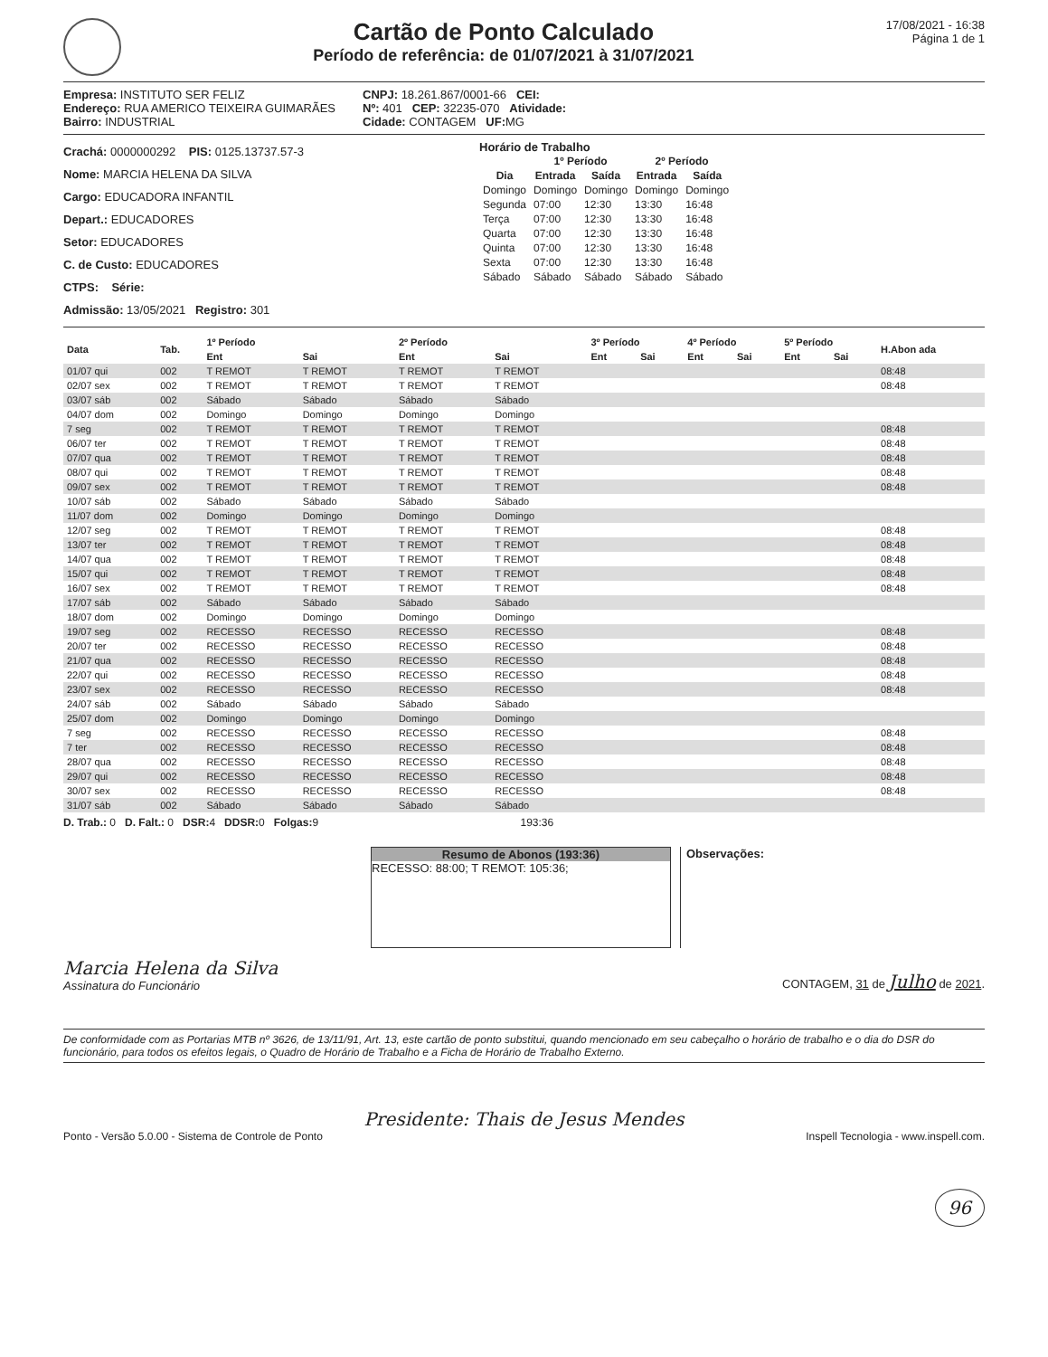Cartão de Ponto Calculado
Período de referência: de 01/07/2021 à 31/07/2021
17/08/2021 - 16:38
Página 1 de 1
Empresa: INSTITUTO SER FELIZ
Endereço: RUA AMERICO TEIXEIRA GUIMARÃES
Bairro: INDUSTRIAL
CNPJ: 18.261.867/0001-66 CEI:
Nº: 401 CEP: 32235-070 Atividade:
Cidade: CONTAGEM UF: MG
Crachá: 0000000292 PIS: 0125.13737.57-3
Nome: MARCIA HELENA DA SILVA
Cargo: EDUCADORA INFANTIL
Depart.: EDUCADORES
Setor: EDUCADORES
C. de Custo: EDUCADORES
CTPS: Série:
Admissão: 13/05/2021 Registro: 301
Horário de Trabalho
| | 1º Período | | 2º Período | |
| --- | --- | --- | --- | --- |
| Dia | Entrada | Saída | Entrada | Saída |
| Domingo | Domingo | Domingo | Domingo | Domingo |
| Segunda | 07:00 | 12:30 | 13:30 | 16:48 |
| Terça | 07:00 | 12:30 | 13:30 | 16:48 |
| Quarta | 07:00 | 12:30 | 13:30 | 16:48 |
| Quinta | 07:00 | 12:30 | 13:30 | 16:48 |
| Sexta | 07:00 | 12:30 | 13:30 | 16:48 |
| Sábado | Sábado | Sábado | Sábado | Sábado |
| Data | Tab. | 1º Período | | 2º Período | | 3º Período | | 4º Período | | 5º Período | | H.Abon ada |
| --- | --- | --- | --- | --- | --- | --- | --- | --- | --- | --- | --- | --- |
| | | Ent | Sai | Ent | Sai | Ent | Sai | Ent | Sai | Ent | Sai | |
| 01/07 qui | 002 | T REMOT | T REMOT | T REMOT | T REMOT | | | | | | | 08:48 |
| 02/07 sex | 002 | T REMOT | T REMOT | T REMOT | T REMOT | | | | | | | 08:48 |
| 03/07 sáb | 002 | Sábado | Sábado | Sábado | Sábado | | | | | | | |
| 04/07 dom | 002 | Domingo | Domingo | Domingo | Domingo | | | | | | | |
| 7 seg | 002 | T REMOT | T REMOT | T REMOT | T REMOT | | | | | | | 08:48 |
| 06/07 ter | 002 | T REMOT | T REMOT | T REMOT | T REMOT | | | | | | | 08:48 |
| 07/07 qua | 002 | T REMOT | T REMOT | T REMOT | T REMOT | | | | | | | 08:48 |
| 08/07 qui | 002 | T REMOT | T REMOT | T REMOT | T REMOT | | | | | | | 08:48 |
| 09/07 sex | 002 | T REMOT | T REMOT | T REMOT | T REMOT | | | | | | | 08:48 |
| 10/07 sáb | 002 | Sábado | Sábado | Sábado | Sábado | | | | | | | |
| 11/07 dom | 002 | Domingo | Domingo | Domingo | Domingo | | | | | | | |
| 12/07 seg | 002 | T REMOT | T REMOT | T REMOT | T REMOT | | | | | | | 08:48 |
| 13/07 ter | 002 | T REMOT | T REMOT | T REMOT | T REMOT | | | | | | | 08:48 |
| 14/07 qua | 002 | T REMOT | T REMOT | T REMOT | T REMOT | | | | | | | 08:48 |
| 15/07 qui | 002 | T REMOT | T REMOT | T REMOT | T REMOT | | | | | | | 08:48 |
| 16/07 sex | 002 | T REMOT | T REMOT | T REMOT | T REMOT | | | | | | | 08:48 |
| 17/07 sáb | 002 | Sábado | Sábado | Sábado | Sábado | | | | | | | |
| 18/07 dom | 002 | Domingo | Domingo | Domingo | Domingo | | | | | | | |
| 19/07 seg | 002 | RECESSO | RECESSO | RECESSO | RECESSO | | | | | | | 08:48 |
| 20/07 ter | 002 | RECESSO | RECESSO | RECESSO | RECESSO | | | | | | | 08:48 |
| 21/07 qua | 002 | RECESSO | RECESSO | RECESSO | RECESSO | | | | | | | 08:48 |
| 22/07 qui | 002 | RECESSO | RECESSO | RECESSO | RECESSO | | | | | | | 08:48 |
| 23/07 sex | 002 | RECESSO | RECESSO | RECESSO | RECESSO | | | | | | | 08:48 |
| 24/07 sáb | 002 | Sábado | Sábado | Sábado | Sábado | | | | | | | |
| 25/07 dom | 002 | Domingo | Domingo | Domingo | Domingo | | | | | | | |
| 7 seg | 002 | RECESSO | RECESSO | RECESSO | RECESSO | | | | | | | 08:48 |
| 7 ter | 002 | RECESSO | RECESSO | RECESSO | RECESSO | | | | | | | 08:48 |
| 28/07 qua | 002 | RECESSO | RECESSO | RECESSO | RECESSO | | | | | | | 08:48 |
| 29/07 qui | 002 | RECESSO | RECESSO | RECESSO | RECESSO | | | | | | | 08:48 |
| 30/07 sex | 002 | RECESSO | RECESSO | RECESSO | RECESSO | | | | | | | 08:48 |
| 31/07 sáb | 002 | Sábado | Sábado | Sábado | Sábado | | | | | | | |
D. Trab.: 0 D. Falt.: 0 DSR: 4 DDSR: 0 Folgas: 9 193:36
Resumo de Abonos (193:36)
RECESSO: 88:00; T REMOT: 105:36;
Observações:
Marcia Helena da Silva
Assinatura do Funcionário
CONTAGEM, 31 de Julho de 2021.
De conformidade com as Portarias MTB nº 3626, de 13/11/91, Art. 13, este cartão de ponto substitui, quando mencionado em seu cabeçalho o horário de trabalho e o dia do DSR do funcionário, para todos os efeitos legais, o Quadro de Horário de Trabalho e a Ficha de Horário de Trabalho Externo.
Presidente: Thais de Jesus Mendes
Ponto - Versão 5.0.00 - Sistema de Controle de Ponto Inspell Tecnologia - www.inspell.com.
96